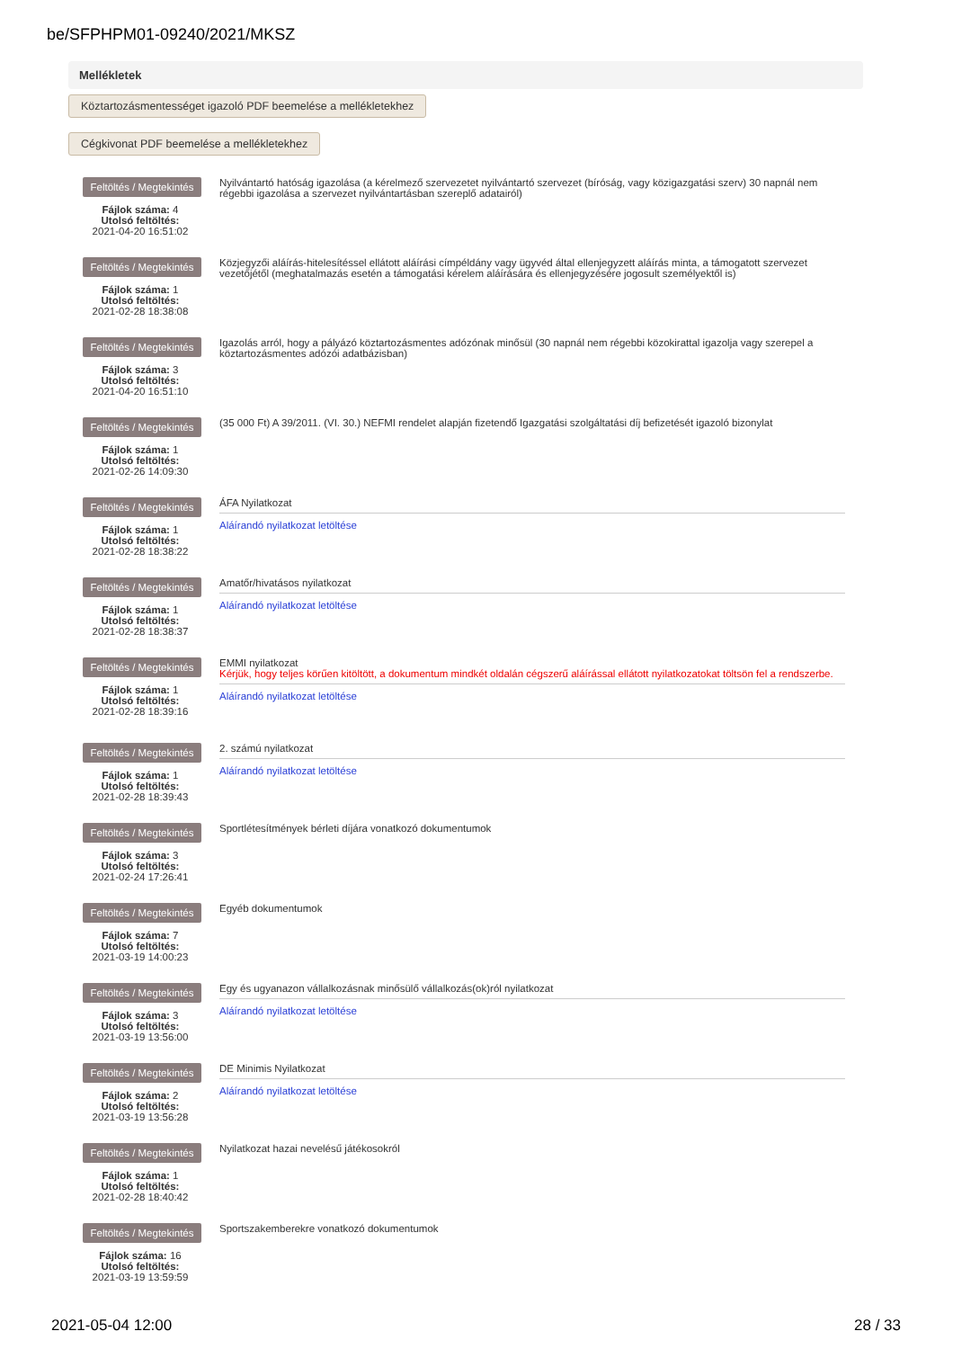be/SFPHPM01-09240/2021/MKSZ
Mellékletek
Köztartozásmentességet igazoló PDF beemelése a mellékletekhez
Cégkivonat PDF beemelése a mellékletekhez
Feltöltés / Megtekintés
Fájlok száma: 4
Utolsó feltöltés:
2021-04-20 16:51:02
Nyilvántartó hatóság igazolása (a kérelmező szervezetet nyilvántartó szervezet (bíróság, vagy közigazgatási szerv) 30 napnál nem régebbi igazolása a szervezet nyilvántartásban szereplő adatairól)
Feltöltés / Megtekintés
Fájlok száma: 1
Utolsó feltöltés:
2021-02-28 18:38:08
Közjegyzői aláírás-hitelesítéssel ellátott aláírási címpéldány vagy ügyvéd által ellenjegyzett aláírás minta, a támogatott szervezet vezetőjétől (meghatalmazás esetén a támogatási kérelem aláírására és ellenjegyzésére jogosult személyektől is)
Feltöltés / Megtekintés
Fájlok száma: 3
Utolsó feltöltés:
2021-04-20 16:51:10
Igazolás arról, hogy a pályázó köztartozásmentes adózónak minősül (30 napnál nem régebbi közokirattal igazolja vagy szerepel a köztartozásmentes adózói adatbázisban)
Feltöltés / Megtekintés
Fájlok száma: 1
Utolsó feltöltés:
2021-02-26 14:09:30
(35 000 Ft) A 39/2011. (VI. 30.) NEFMI rendelet alapján fizetendő Igazgatási szolgáltatási díj befizetését igazoló bizonylat
Feltöltés / Megtekintés
Fájlok száma: 1
Utolsó feltöltés:
2021-02-28 18:38:22
ÁFA Nyilatkozat
Aláírandó nyilatkozat letöltése
Feltöltés / Megtekintés
Fájlok száma: 1
Utolsó feltöltés:
2021-02-28 18:38:37
Amatőr/hivatásos nyilatkozat
Aláírandó nyilatkozat letöltése
Feltöltés / Megtekintés
Fájlok száma: 1
Utolsó feltöltés:
2021-02-28 18:39:16
EMMI nyilatkozat
Kérjük, hogy teljes körűen kitöltött, a dokumentum mindkét oldalán cégszerű aláírással ellátott nyilatkozatokat töltsön fel a rendszerbe.
Aláírandó nyilatkozat letöltése
Feltöltés / Megtekintés
Fájlok száma: 1
Utolsó feltöltés:
2021-02-28 18:39:43
2. számú nyilatkozat
Aláírandó nyilatkozat letöltése
Feltöltés / Megtekintés
Fájlok száma: 3
Utolsó feltöltés:
2021-02-24 17:26:41
Sportlétesítmények bérleti díjára vonatkozó dokumentumok
Feltöltés / Megtekintés
Fájlok száma: 7
Utolsó feltöltés:
2021-03-19 14:00:23
Egyéb dokumentumok
Feltöltés / Megtekintés
Fájlok száma: 3
Utolsó feltöltés:
2021-03-19 13:56:00
Egy és ugyanazon vállalkozásnak minősülő vállalkozás(ok)ról nyilatkozat
Aláírandó nyilatkozat letöltése
Feltöltés / Megtekintés
Fájlok száma: 2
Utolsó feltöltés:
2021-03-19 13:56:28
DE Minimis Nyilatkozat
Aláírandó nyilatkozat letöltése
Feltöltés / Megtekintés
Fájlok száma: 1
Utolsó feltöltés:
2021-02-28 18:40:42
Nyilatkozat hazai nevelésű játékosokról
Feltöltés / Megtekintés
Fájlok száma: 16
Utolsó feltöltés:
2021-03-19 13:59:59
Sportszakemberekre vonatkozó dokumentumok
2021-05-04 12:00 28 / 33